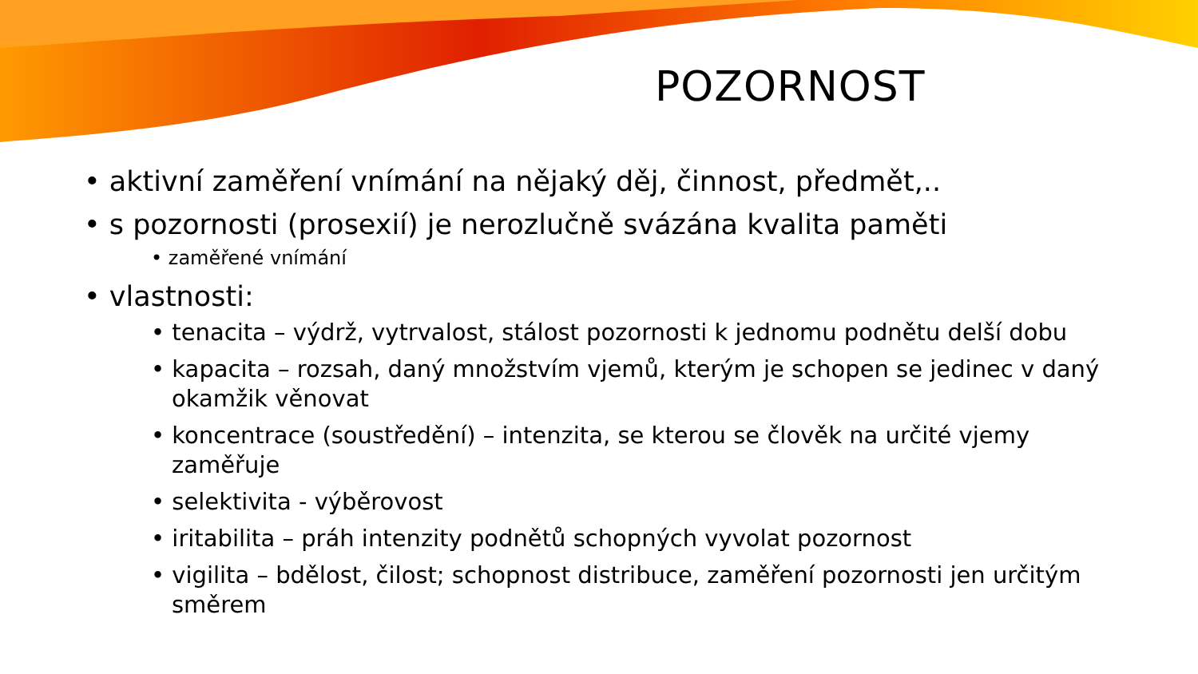POZORNOST
• aktivní zaměření vnímání na nějaký děj, činnost, předmět,..
• s pozornosti (prosexií) je nerozlučně svázána kvalita paměti
• zaměřené vnímání
• vlastnosti:
• tenacita – výdrž, vytrvalost, stálost pozornosti k jednomu podnětu delší dobu
• kapacita – rozsah, daný množstvím vjemů, kterým je schopen se jedinec v daný okamžik věnovat
• koncentrace (soustředění) – intenzita, se kterou se člověk na určité vjemy zaměřuje
• selektivita - výběrovost
• iritabilita – práh intenzity podnětů schopných vyvolat pozornost
• vigilita – bdělost, čilost; schopnost distribuce, zaměření pozornosti jen určitým směrem